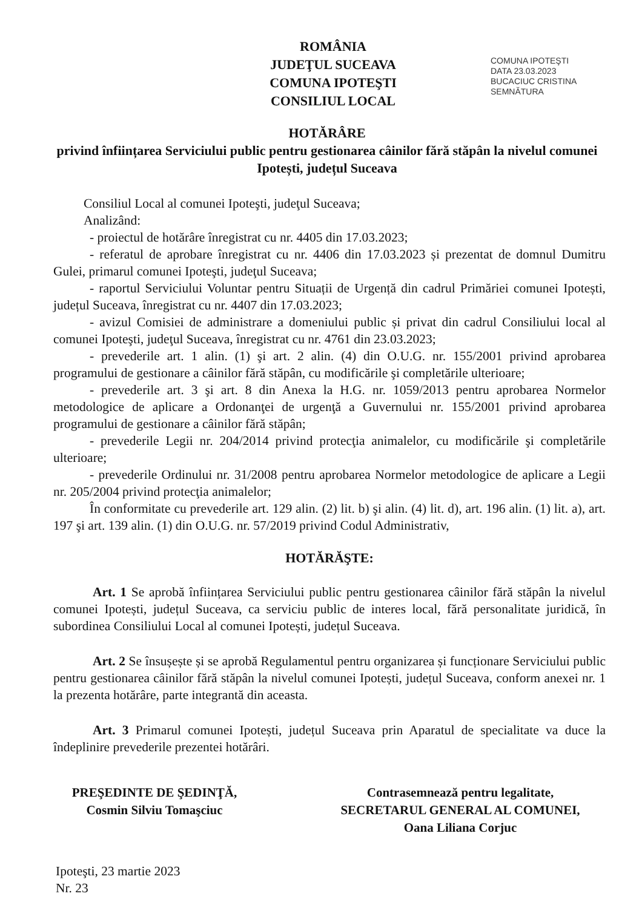ROMÂNIA
JUDEŢUL SUCEAVA
COMUNA IPOTEŞTI
CONSILIUL LOCAL
COMUNA IPOTEŞTI
DATA 23.03.2023
BUCACIUC CRISTINA
SEMNĂTURA
HOTĂRÂRE
privind înființarea Serviciului public pentru gestionarea câinilor fără stăpân la nivelul comunei Ipotești, județul Suceava
Consiliul Local al comunei Ipoteşti, judeţul Suceava;
Analizând:
- proiectul de hotărâre înregistrat cu nr. 4405 din 17.03.2023;
- referatul de aprobare înregistrat cu nr. 4406 din 17.03.2023 și prezentat de domnul Dumitru Gulei, primarul comunei Ipoteşti, judeţul Suceava;
- raportul Serviciului Voluntar pentru Situații de Urgență din cadrul Primăriei comunei Ipotești, județul Suceava, înregistrat cu nr. 4407 din 17.03.2023;
- avizul Comisiei de administrare a domeniului public și privat din cadrul Consiliului local al comunei Ipoteşti, judeţul Suceava, înregistrat cu nr. 4761 din 23.03.2023;
- prevederile art. 1 alin. (1) şi art. 2 alin. (4) din O.U.G. nr. 155/2001 privind aprobarea programului de gestionare a câinilor fără stăpân, cu modificările şi completările ulterioare;
- prevederile art. 3 şi art. 8 din Anexa la H.G. nr. 1059/2013 pentru aprobarea Normelor metodologice de aplicare a Ordonanţei de urgenţă a Guvernului nr. 155/2001 privind aprobarea programului de gestionare a câinilor fără stăpân;
- prevederile Legii nr. 204/2014 privind protecţia animalelor, cu modificările şi completările ulterioare;
- prevederile Ordinului nr. 31/2008 pentru aprobarea Normelor metodologice de aplicare a Legii nr. 205/2004 privind protecţia animalelor;
În conformitate cu prevederile art. 129 alin. (2) lit. b) şi alin. (4) lit. d), art. 196 alin. (1) lit. a), art. 197 şi art. 139 alin. (1) din O.U.G. nr. 57/2019 privind Codul Administrativ,
HOTĂRĂŞTE:
Art. 1 Se aprobă înființarea Serviciului public pentru gestionarea câinilor fără stăpân la nivelul comunei Ipotești, județul Suceava, ca serviciu public de interes local, fără personalitate juridică, în subordinea Consiliului Local al comunei Ipotești, județul Suceava.
Art. 2 Se însușește și se aprobă Regulamentul pentru organizarea și funcționare Serviciului public pentru gestionarea câinilor fără stăpân la nivelul comunei Ipotești, județul Suceava, conform anexei nr. 1 la prezenta hotărâre, parte integrantă din aceasta.
Art. 3 Primarul comunei Ipotești, județul Suceava prin Aparatul de specialitate va duce la îndeplinire prevederile prezentei hotărâri.
PREŞEDINTE DE ŞEDINŢĂ,
Cosmin Silviu Tomaşciuc
Contrasemnează pentru legalitate,
SECRETARUL GENERAL AL COMUNEI,
Oana Liliana Corjuc
Ipoteşti, 23 martie 2023
Nr. 23